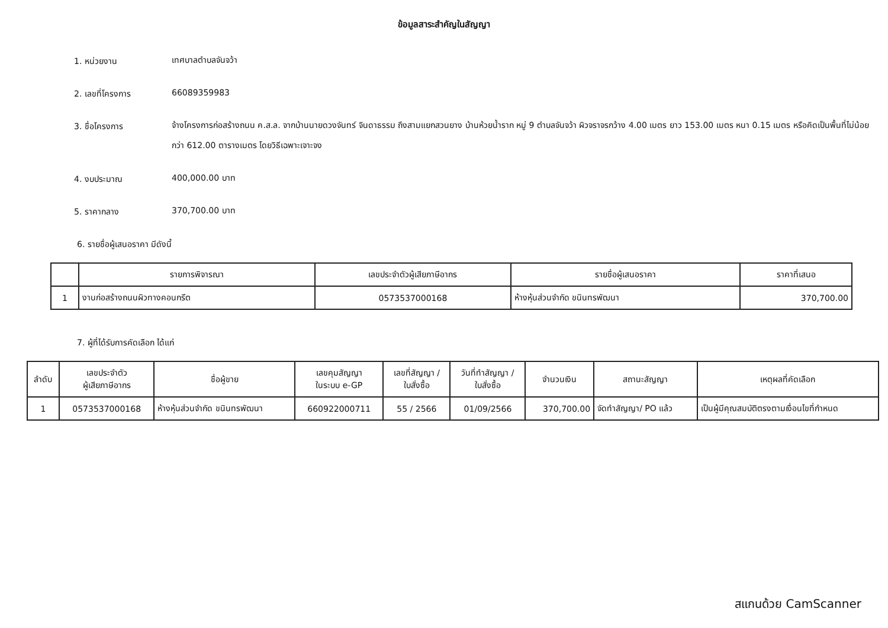ข้อมูลสาระสำคัญในสัญญา
1. หน่วยงาน
เทศบาลตำบลจันจว้า
2. เลขที่โครงการ
66089359983
3. ชื่อโครงการ
จ้างโครงการก่อสร้างถนน ค.ส.ล. จากบ้านนายดวงจันทร์ จินดาธรรม ถึงสามแยกสวนยาง บ้านห้วยน้ำราก หมู่ 9 ตำบลจันจว้า ผิวจราจรกว้าง 4.00 เมตร ยาว 153.00 เมตร หนา 0.15 เมตร หรือคิดเป็นพื้นที่ไม่น้อยกว่า 612.00 ตารางเมตร โดยวิธีเฉพาะเจาะจง
4. งบประมาณ
400,000.00 บาท
5. ราคากลาง
370,700.00 บาท
6. รายชื่อผู้เสนอราคา มีดังนี้
| | รายการพิจารณา | เลขประจำตัวผู้เสียภาษีอากร | รายชื่อผู้เสนอราคา | ราคาที่เสนอ |
| --- | --- | --- | --- | --- |
| 1 | งานก่อสร้างถนนผิวทางคอนกรีต | 0573537000168 | ห้างหุ้นส่วนจำกัด ขนินทรพัฒนา | 370,700.00 |
7. ผู้ที่ได้รับการคัดเลือก ได้แก่
| ลำดับ | เลขประจำตัว ผู้เสียภาษีอากร | ชื่อผู้ขาย | เลขคุมสัญญา ในระบบ e-GP | เลขที่สัญญา / ใบสั่งซื้อ | วันที่ทำสัญญา / ใบสั่งซื้อ | จำนวนเงิน | สถานะสัญญา | เหตุผลที่คัดเลือก |
| --- | --- | --- | --- | --- | --- | --- | --- | --- |
| 1 | 0573537000168 | ห้างหุ้นส่วนจำกัด ขนินทรพัฒนา | 660922000711 | 55 / 2566 | 01/09/2566 | 370,700.00 | จัดทำสัญญา/ PO แล้ว | เป็นผู้มีคุณสมบัติตรงตามเงื่อนไขที่กำหนด |
สแกนด้วย CamScanner